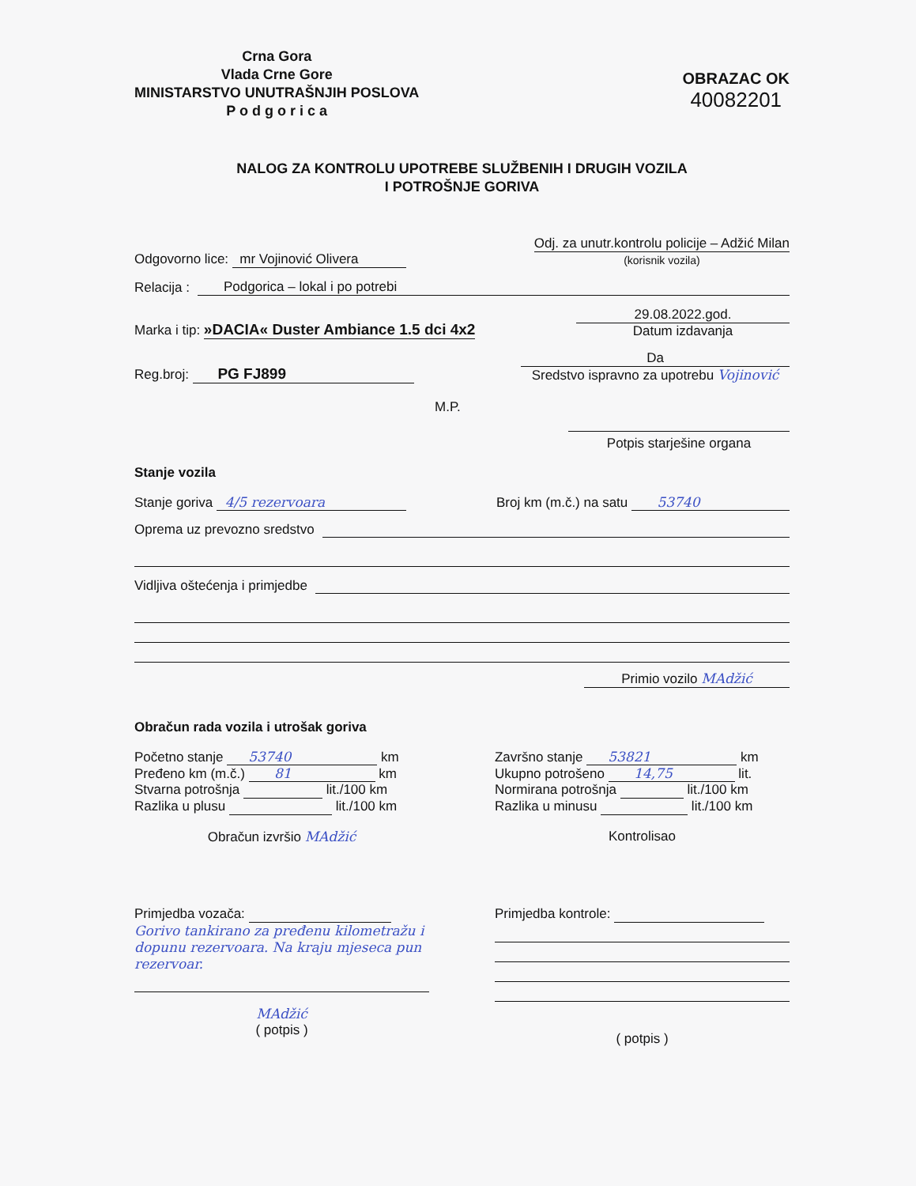Crna Gora
Vlada Crne Gore
MINISTARSTVO UNUTRAŠNJIH POSLOVA
P o d g o r i c a
OBRAZAC OK
40082201
NALOG ZA KONTROLU UPOTREBE SLUŽBENIH I DRUGIH VOZILA
I POTROŠNJE GORIVA
Odgovorno lice: mr Vojinović Olivera Odj. za unutr.kontrolu policije – Adžić Milan
(korisnik vozila)
Relacija : Podgorica – lokal i po potrebi
Marka i tip: »DACIA« Duster Ambiance 1.5 dci 4x2 29.08.2022.god.
Datum izdavanja
Reg.broj: PG FJ899 Da
Sredstvo ispravno za upotrebu Vojinović
M.P.
Potpis starješine organa
Stanje vozila
Stanje goriva 4/5 rezervoara Broj km (m.č.) na satu 53740
Oprema uz prevozno sredstvo
Vidljiva oštećenja i primjedbe
Primio vozilo MAdžić
Obračun rada vozila i utrošak goriva
Početno stanje 53740 km
Pređeno km (m.č.) 81 km
Stvarna potrošnja lit./100 km
Razlika u plusu lit./100 km
Obračun izvršio MAdžić
Završno stanje 53821 km
Ukupno potrošeno 14,75 lit.
Normirana potrošnja lit./100 km
Razlika u minusu lit./100 km
Kontrolisao
Primjedba vozača:
Gorivo tankirano za pređenu kilometražu i dopunu rezervoara. Na kraju mjeseca pun rezervoar.
MAdžić
( potpis )
Primjedba kontrole:
( potpis )